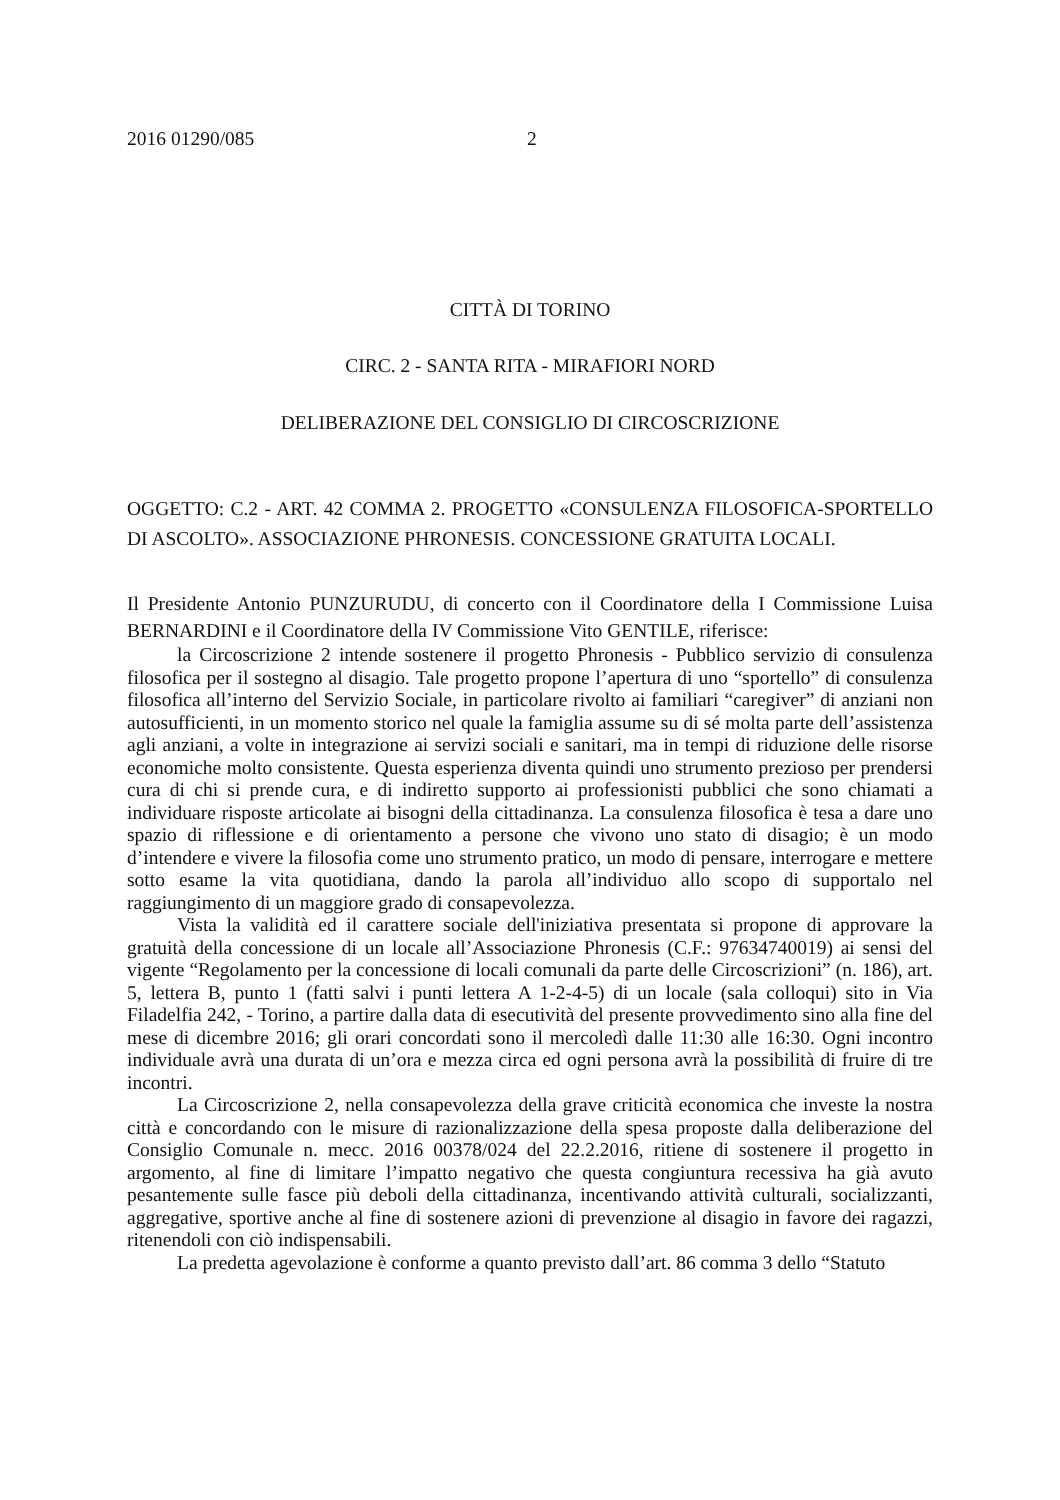2016 01290/085 2
CITTÀ DI TORINO
CIRC. 2 - SANTA RITA - MIRAFIORI NORD
DELIBERAZIONE DEL CONSIGLIO DI CIRCOSCRIZIONE
OGGETTO: C.2 - ART. 42 COMMA 2. PROGETTO «CONSULENZA FILOSOFICA-SPORTELLO DI ASCOLTO». ASSOCIAZIONE PHRONESIS. CONCESSIONE GRATUITA LOCALI.
Il Presidente Antonio PUNZURUDU, di concerto con il Coordinatore della I Commissione Luisa BERNARDINI e il Coordinatore della IV Commissione Vito GENTILE, riferisce:
la Circoscrizione 2 intende sostenere il progetto Phronesis - Pubblico servizio di consulenza filosofica per il sostegno al disagio. Tale progetto propone l’apertura di uno “sportello” di consulenza filosofica all’interno del Servizio Sociale, in particolare rivolto ai familiari “caregiver” di anziani non autosufficienti, in un momento storico nel quale la famiglia assume su di sé molta parte dell’assistenza agli anziani, a volte in integrazione ai servizi sociali e sanitari, ma in tempi di riduzione delle risorse economiche molto consistente. Questa esperienza diventa quindi uno strumento prezioso per prendersi cura di chi si prende cura, e di indiretto supporto ai professionisti pubblici che sono chiamati a individuare risposte articolate ai bisogni della cittadinanza. La consulenza filosofica è tesa a dare uno spazio di riflessione e di orientamento a persone che vivono uno stato di disagio; è un modo d’intendere e vivere la filosofia come uno strumento pratico, un modo di pensare, interrogare e mettere sotto esame la vita quotidiana, dando la parola all’individuo allo scopo di supportalo nel raggiungimento di un maggiore grado di consapevolezza.
Vista la validità ed il carattere sociale dell'iniziativa presentata si propone di approvare la gratuità della concessione di un locale all’Associazione Phronesis (C.F.: 97634740019) ai sensi del vigente “Regolamento per la concessione di locali comunali da parte delle Circoscrizioni” (n. 186), art. 5, lettera B, punto 1 (fatti salvi i punti lettera A 1-2-4-5) di un locale (sala colloqui) sito in Via Filadelfia 242, - Torino, a partire dalla data di esecutività del presente provvedimento sino alla fine del mese di dicembre 2016; gli orari concordati sono il mercoledì dalle 11:30 alle 16:30. Ogni incontro individuale avrà una durata di un’ora e mezza circa ed ogni persona avrà la possibilità di fruire di tre incontri.
La Circoscrizione 2, nella consapevolezza della grave criticità economica che investe la nostra città e concordando con le misure di razionalizzazione della spesa proposte dalla deliberazione del Consiglio Comunale n. mecc. 2016 00378/024 del 22.2.2016, ritiene di sostenere il progetto in argomento, al fine di limitare l’impatto negativo che questa congiuntura recessiva ha già avuto pesantemente sulle fasce più deboli della cittadinanza, incentivando attività culturali, socializzanti, aggregative, sportive anche al fine di sostenere azioni di prevenzione al disagio in favore dei ragazzi, ritenendoli con ciò indispensabili.
La predetta agevolazione è conforme a quanto previsto dall’art. 86 comma 3 dello “Statuto